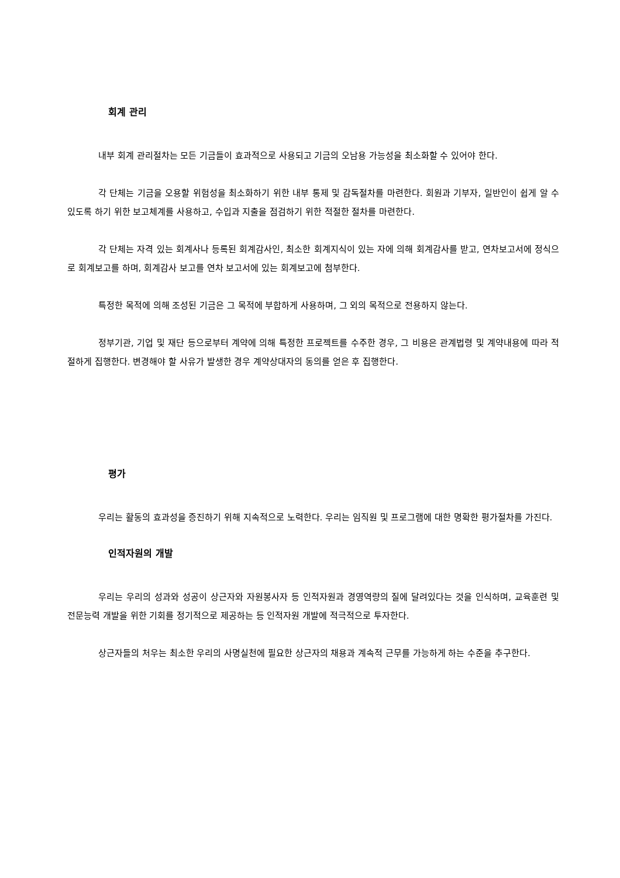회계 관리
내부 회계 관리절차는 모든 기금들이 효과적으로 사용되고 기금의 오남용 가능성을 최소화할 수 있어야 한다.
각 단체는 기금을 오용할 위험성을 최소화하기 위한 내부 통제 및 감독절차를 마련한다. 회원과 기부자, 일반인이 쉽게 알 수 있도록 하기 위한 보고체계를 사용하고, 수입과 지출을 점검하기 위한 적절한 절차를 마련한다.
각 단체는 자격 있는 회계사나 등록된 회계감사인, 최소한 회계지식이 있는 자에 의해 회계감사를 받고, 연차보고서에 정식으로 회계보고를 하며, 회계감사 보고를 연차 보고서에 있는 회계보고에 첨부한다.
특정한 목적에 의해 조성된 기금은 그 목적에 부합하게 사용하며, 그 외의 목적으로 전용하지 않는다.
정부기관, 기업 및 재단 등으로부터 계약에 의해 특정한 프로젝트를 수주한 경우, 그 비용은 관계법령 및 계약내용에 따라 적절하게 집행한다. 변경해야 할 사유가 발생한 경우 계약상대자의 동의를 얻은 후 집행한다.
평가
우리는 활동의 효과성을 증진하기 위해 지속적으로 노력한다. 우리는 임직원 및 프로그램에 대한 명확한 평가절차를 가진다.
인적자원의 개발
우리는 우리의 성과와 성공이 상근자와 자원봉사자 등 인적자원과 경영역량의 질에 달려있다는 것을 인식하며, 교육훈련 및 전문능력 개발을 위한 기회를 정기적으로 제공하는 등 인적자원 개발에 적극적으로 투자한다.
상근자들의 처우는 최소한 우리의 사명실천에 필요한 상근자의 채용과 계속적 근무를 가능하게 하는 수준을 추구한다.